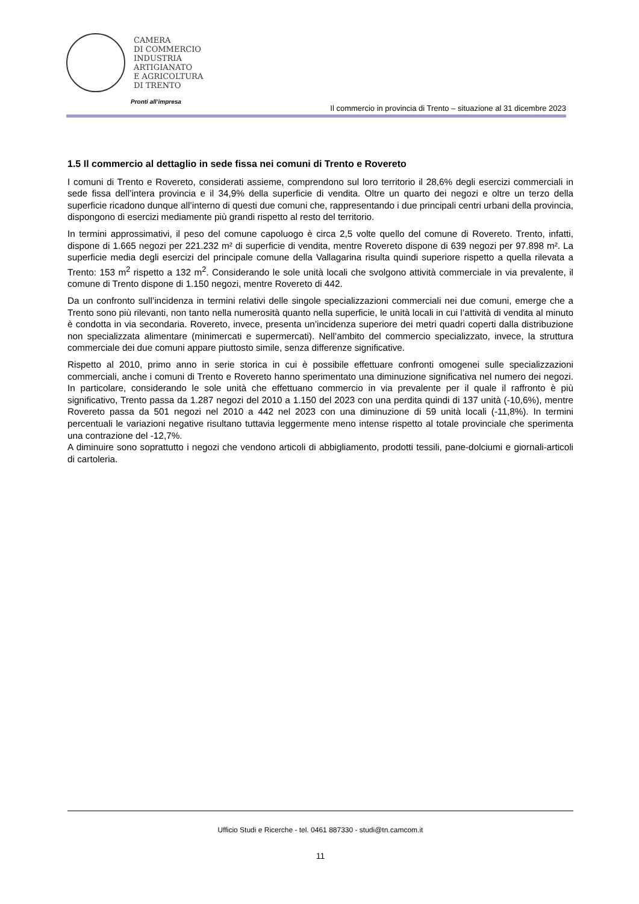CAMERA
DI COMMERCIO
INDUSTRIA
ARTIGIANATO
E AGRICOLTURA
DI TRENTO
Pronti all’impresa
Il commercio in provincia di Trento – situazione al 31 dicembre 2023
1.5 Il commercio al dettaglio in sede fissa nei comuni di Trento e Rovereto
I comuni di Trento e Rovereto, considerati assieme, comprendono sul loro territorio il 28,6% degli esercizi commerciali in sede fissa dell’intera provincia e il 34,9% della superficie di vendita. Oltre un quarto dei negozi e oltre un terzo della superficie ricadono dunque all’interno di questi due comuni che, rappresentando i due principali centri urbani della provincia, dispongono di esercizi mediamente più grandi rispetto al resto del territorio.
In termini approssimativi, il peso del comune capoluogo è circa 2,5 volte quello del comune di Rovereto. Trento, infatti, dispone di 1.665 negozi per 221.232 m² di superficie di vendita, mentre Rovereto dispone di 639 negozi per 97.898 m². La superficie media degli esercizi del principale comune della Vallagarina risulta quindi superiore rispetto a quella rilevata a Trento: 153 m<sup>2</sup> rispetto a 132 m<sup>2</sup>. Considerando le sole unità locali che svolgono attività commerciale in via prevalente, il comune di Trento dispone di 1.150 negozi, mentre Rovereto di 442.
Da un confronto sull’incidenza in termini relativi delle singole specializzazioni commerciali nei due comuni, emerge che a Trento sono più rilevanti, non tanto nella numerosità quanto nella superficie, le unità locali in cui l’attività di vendita al minuto è condotta in via secondaria. Rovereto, invece, presenta un’incidenza superiore dei metri quadri coperti dalla distribuzione non specializzata alimentare (minimercati e supermercati). Nell’ambito del commercio specializzato, invece, la struttura commerciale dei due comuni appare piuttosto simile, senza differenze significative.
Rispetto al 2010, primo anno in serie storica in cui è possibile effettuare confronti omogenei sulle specializzazioni commerciali, anche i comuni di Trento e Rovereto hanno sperimentato una diminuzione significativa nel numero dei negozi. In particolare, considerando le sole unità che effettuano commercio in via prevalente per il quale il raffronto è più significativo, Trento passa da 1.287 negozi del 2010 a 1.150 del 2023 con una perdita quindi di 137 unità (-10,6%), mentre Rovereto passa da 501 negozi nel 2010 a 442 nel 2023 con una diminuzione di 59 unità locali (-11,8%). In termini percentuali le variazioni negative risultano tuttavia leggermente meno intense rispetto al totale provinciale che sperimenta una contrazione del -12,7%.
A diminuire sono soprattutto i negozi che vendono articoli di abbigliamento, prodotti tessili, pane-dolciumi e giornali-articoli di cartoleria.
Ufficio Studi e Ricerche - tel. 0461 887330 - studi@tn.camcom.it
11